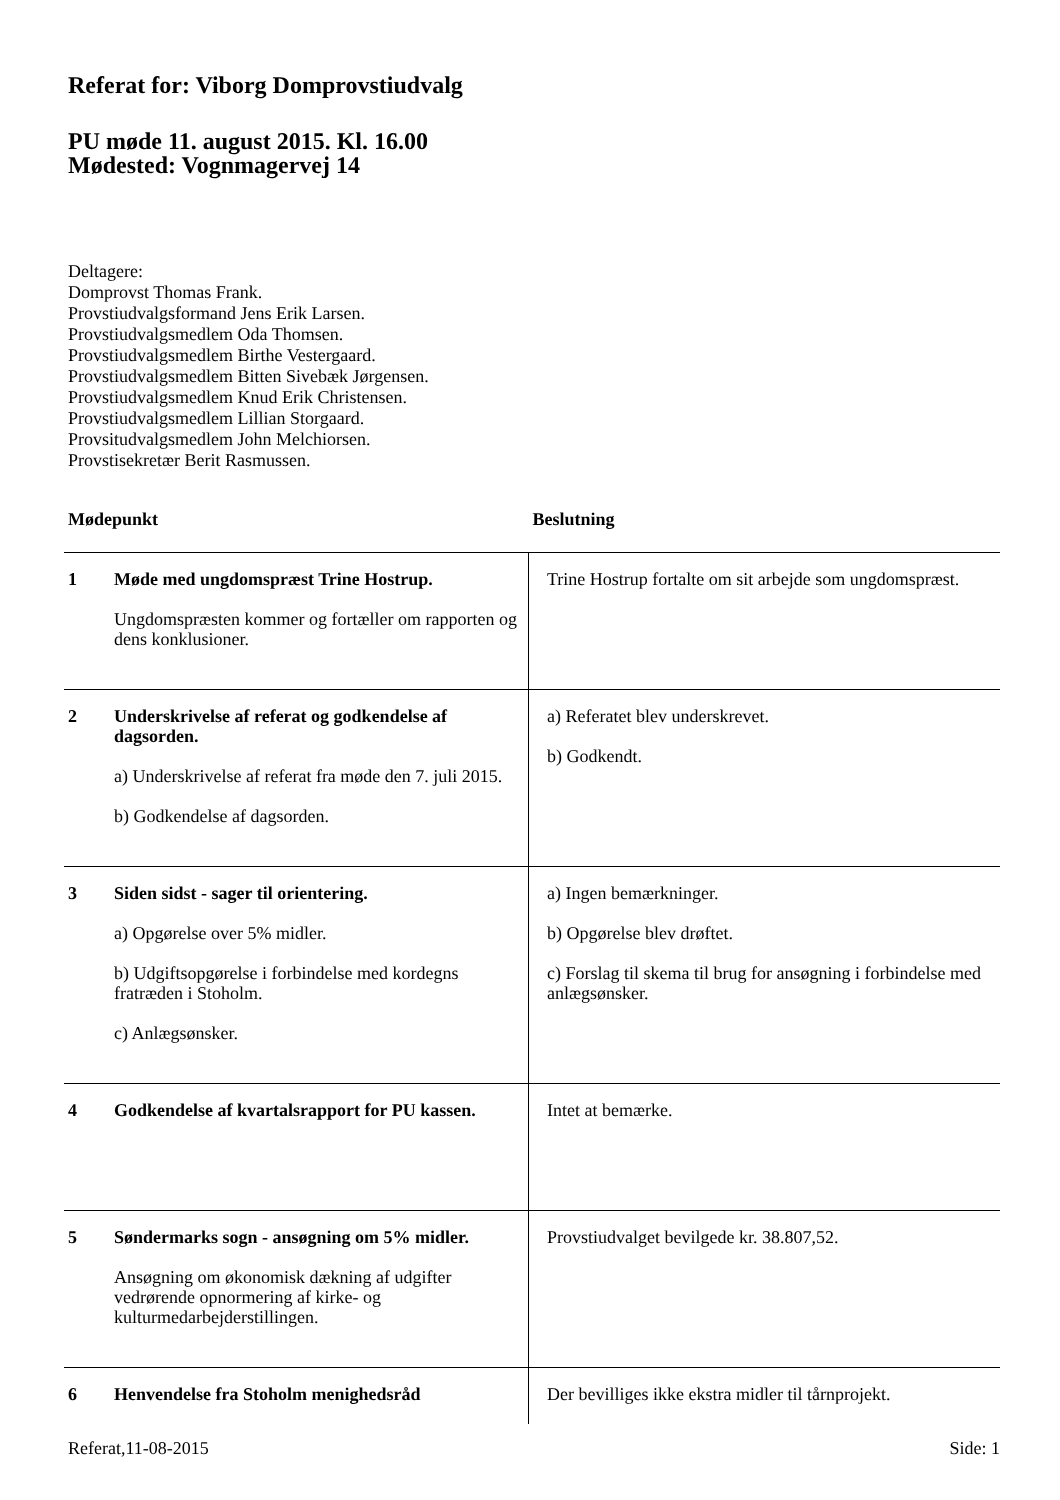Referat for: Viborg Domprovstiudvalg
PU møde 11. august 2015. Kl. 16.00
Mødested: Vognmagervej 14
Deltagere:
Domprovst Thomas Frank.
Provstiudvalgsformand Jens Erik Larsen.
Provstiudvalgsmedlem Oda Thomsen.
Provstiudvalgsmedlem Birthe Vestergaard.
Provstiudvalgsmedlem Bitten Sivebæk Jørgensen.
Provstiudvalgsmedlem Knud Erik Christensen.
Provstiudvalgsmedlem Lillian Storgaard.
Provsitudvalgsmedlem John Melchiorsen.
Provstisekretær Berit Rasmussen.
| Mødepunkt | | Beslutning |
| --- | --- | --- |
| 1 | Møde med ungdomspræst Trine Hostrup. Ungdomspræsten kommer og fortæller om rapporten og dens konklusioner. | Trine Hostrup fortalte om sit arbejde som ungdomspræst. |
| 2 | Underskrivelse af referat og godkendelse af dagsorden. a) Underskrivelse af referat fra møde den 7. juli 2015. b) Godkendelse af dagsorden. | a) Referatet blev underskrevet. b) Godkendt. |
| 3 | Siden sidst - sager til orientering. a) Opgørelse over 5% midler. b) Udgiftsopgørelse i forbindelse med kordegns fratræden i Stoholm. c) Anlægsønsker. | a) Ingen bemærkninger. b) Opgørelse blev drøftet. c) Forslag til skema til brug for ansøgning i forbindelse med anlægsønsker. |
| 4 | Godkendelse af kvartalsrapport for PU kassen. | Intet at bemærke. |
| 5 | Søndermarks sogn - ansøgning om 5% midler. Ansøgning om økonomisk dækning af udgifter vedrørende opnormering af kirke- og kulturmedarbejderstillingen. | Provstiudvalget bevilgede kr. 38.807,52. |
| 6 | Henvendelse fra Stoholm menighedsråd | Der bevilliges ikke ekstra midler til tårnprojekt. |
Referat,11-08-2015 Side: 1